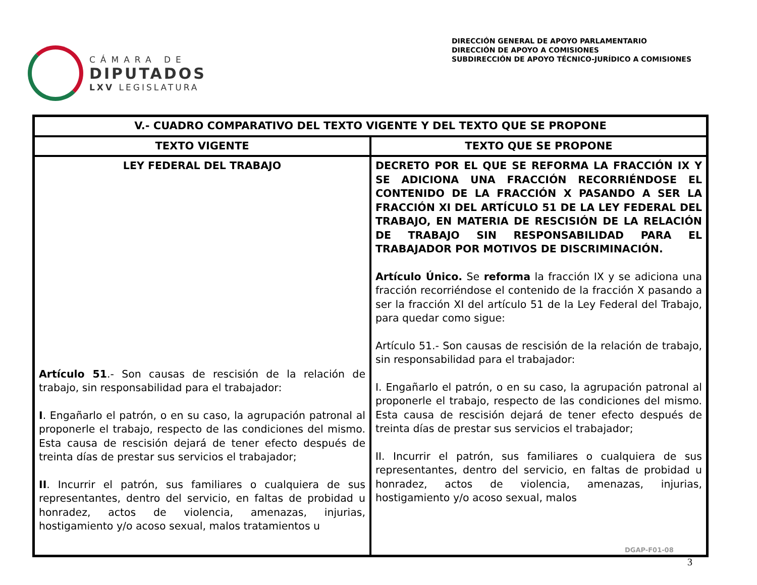CÁMARA DE
DIPUTADOS
LXV LEGISLATURA
DIRECCIÓN GENERAL DE APOYO PARLAMENTARIO
DIRECCIÓN DE APOYO A COMISIONES
SUBDIRECCIÓN DE APOYO TÉCNICO-JURÍDICO A COMISIONES
| V.- CUADRO COMPARATIVO DEL TEXTO VIGENTE Y DEL TEXTO QUE SE PROPONE | |
| --- | --- |
| TEXTO VIGENTE | TEXTO QUE SE PROPONE |
| LEY FEDERAL DEL TRABAJO Artículo 51 .- Son causas de rescisión de la relación de trabajo, sin responsabilidad para el trabajador: I . Engañarlo el patrón, o en su caso, la agrupación patronal al proponerle el trabajo, respecto de las condiciones del mismo. Esta causa de rescisión dejará de tener efecto después de treinta días de prestar sus servicios el trabajador; II . Incurrir el patrón, sus familiares o cualquiera de sus representantes, dentro del servicio, en faltas de probidad u honradez, actos de violencia, amenazas, injurias, hostigamiento y/o acoso sexual, malos tratamientos u | DECRETO POR EL QUE SE REFORMA LA FRACCIÓN IX Y SE ADICIONA UNA FRACCIÓN RECORRIÉNDOSE EL CONTENIDO DE LA FRACCIÓN X PASANDO A SER LA FRACCIÓN XI DEL ARTÍCULO 51 DE LA LEY FEDERAL DEL TRABAJO, EN MATERIA DE RESCISIÓN DE LA RELACIÓN DE TRABAJO SIN RESPONSABILIDAD PARA EL TRABAJADOR POR MOTIVOS DE DISCRIMINACIÓN. Artículo Único. Se reforma la fracción IX y se adiciona una fracción recorriéndose el contenido de la fracción X pasando a ser la fracción XI del artículo 51 de la Ley Federal del Trabajo, para quedar como sigue: Artículo 51.- Son causas de rescisión de la relación de trabajo, sin responsabilidad para el trabajador: I. Engañarlo el patrón, o en su caso, la agrupación patronal al proponerle el trabajo, respecto de las condiciones del mismo. Esta causa de rescisión dejará de tener efecto después de treinta días de prestar sus servicios el trabajador; II. Incurrir el patrón, sus familiares o cualquiera de sus representantes, dentro del servicio, en faltas de probidad u honradez, actos de violencia, amenazas, injurias, hostigamiento y/o acoso sexual, malos |
DGAP-F01-08
3